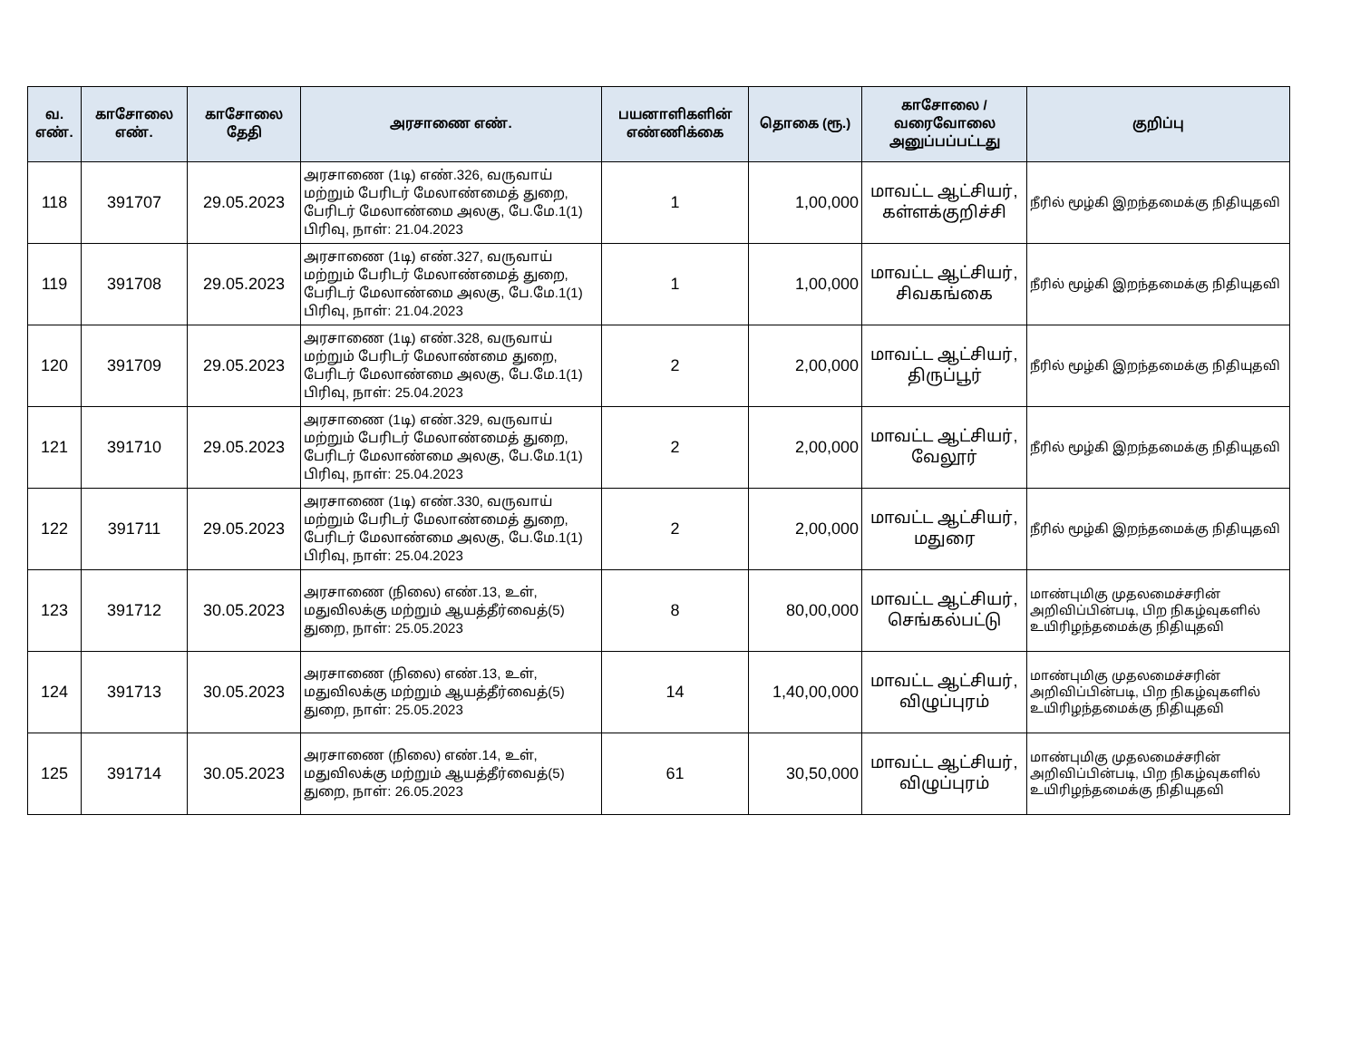| வ. எண். | காசோலை எண். | காசோலை தேதி | அரசாணை எண். | பயனாளிகளின் எண்ணிக்கை | தொகை (ரூ.) | காசோலை / வரைவோலை அனுப்பப்பட்டது | குறிப்பு |
| --- | --- | --- | --- | --- | --- | --- | --- |
| 118 | 391707 | 29.05.2023 | அரசாணை (1டி) எண்.326, வருவாய் மற்றும் பேரிடர் மேலாண்மைத் துறை, பேரிடர் மேலாண்மை அலகு, பே.மே.1(1) பிரிவு, நாள்: 21.04.2023 | 1 | 1,00,000 | மாவட்ட ஆட்சியர், கள்ளக்குறிச்சி | நீரில் மூழ்கி இறந்தமைக்கு நிதியுதவி |
| 119 | 391708 | 29.05.2023 | அரசாணை (1டி) எண்.327, வருவாய் மற்றும் பேரிடர் மேலாண்மைத் துறை, பேரிடர் மேலாண்மை அலகு, பே.மே.1(1) பிரிவு, நாள்: 21.04.2023 | 1 | 1,00,000 | மாவட்ட ஆட்சியர், சிவகங்கை | நீரில் மூழ்கி இறந்தமைக்கு நிதியுதவி |
| 120 | 391709 | 29.05.2023 | அரசாணை (1டி) எண்.328, வருவாய் மற்றும் பேரிடர் மேலாண்மை துறை, பேரிடர் மேலாண்மை அலகு, பே.மே.1(1) பிரிவு, நாள்: 25.04.2023 | 2 | 2,00,000 | மாவட்ட ஆட்சியர், திருப்பூர் | நீரில் மூழ்கி இறந்தமைக்கு நிதியுதவி |
| 121 | 391710 | 29.05.2023 | அரசாணை (1டி) எண்.329, வருவாய் மற்றும் பேரிடர் மேலாண்மைத் துறை, பேரிடர் மேலாண்மை அலகு, பே.மே.1(1) பிரிவு, நாள்: 25.04.2023 | 2 | 2,00,000 | மாவட்ட ஆட்சியர், வேலூர் | நீரில் மூழ்கி இறந்தமைக்கு நிதியுதவி |
| 122 | 391711 | 29.05.2023 | அரசாணை (1டி) எண்.330, வருவாய் மற்றும் பேரிடர் மேலாண்மைத் துறை, பேரிடர் மேலாண்மை அலகு, பே.மே.1(1) பிரிவு, நாள்: 25.04.2023 | 2 | 2,00,000 | மாவட்ட ஆட்சியர், மதுரை | நீரில் மூழ்கி இறந்தமைக்கு நிதியுதவி |
| 123 | 391712 | 30.05.2023 | அரசாணை (நிலை) எண்.13, உள், மதுவிலக்கு மற்றும் ஆயத்தீர்வைத்(5) துறை, நாள்: 25.05.2023 | 8 | 80,00,000 | மாவட்ட ஆட்சியர், செங்கல்பட்டு | மாண்புமிகு முதலமைச்சரின் அறிவிப்பின்படி, பிற நிகழ்வுகளில் உயிரிழந்தமைக்கு நிதியுதவி |
| 124 | 391713 | 30.05.2023 | அரசாணை (நிலை) எண்.13, உள், மதுவிலக்கு மற்றும் ஆயத்தீர்வைத்(5) துறை, நாள்: 25.05.2023 | 14 | 1,40,00,000 | மாவட்ட ஆட்சியர், விழுப்புரம் | மாண்புமிகு முதலமைச்சரின் அறிவிப்பின்படி, பிற நிகழ்வுகளில் உயிரிழந்தமைக்கு நிதியுதவி |
| 125 | 391714 | 30.05.2023 | அரசாணை (நிலை) எண்.14, உள், மதுவிலக்கு மற்றும் ஆயத்தீர்வைத்(5) துறை, நாள்: 26.05.2023 | 61 | 30,50,000 | மாவட்ட ஆட்சியர், விழுப்புரம் | மாண்புமிகு முதலமைச்சரின் அறிவிப்பின்படி, பிற நிகழ்வுகளில் உயிரிழந்தமைக்கு நிதியுதவி |